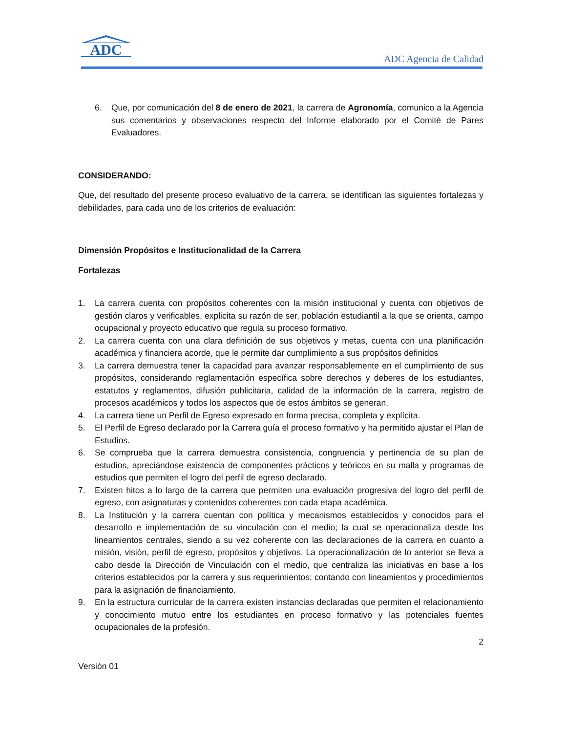ADC
ADC Agencia de Calidad
6. Que, por comunicación del 8 de enero de 2021, la carrera de Agronomía, comunico a la Agencia sus comentarios y observaciones respecto del Informe elaborado por el Comité de Pares Evaluadores.
CONSIDERANDO:
Que, del resultado del presente proceso evaluativo de la carrera, se identifican las siguientes fortalezas y debilidades, para cada uno de los criterios de evaluación:
Dimensión Propósitos e Institucionalidad de la Carrera
Fortalezas
1. La carrera cuenta con propósitos coherentes con la misión institucional y cuenta con objetivos de gestión claros y verificables, explicita su razón de ser, población estudiantil a la que se orienta, campo ocupacional y proyecto educativo que regula su proceso formativo.
2. La carrera cuenta con una clara definición de sus objetivos y metas, cuenta con una planificación académica y financiera acorde, que le permite dar cumplimiento a sus propósitos definidos
3. La carrera demuestra tener la capacidad para avanzar responsablemente en el cumplimiento de sus propósitos, considerando reglamentación específica sobre derechos y deberes de los estudiantes, estatutos y reglamentos, difusión publicitaria, calidad de la información de la carrera, registro de procesos académicos y todos los aspectos que de estos ámbitos se generan.
4. La carrera tiene un Perfil de Egreso expresado en forma precisa, completa y explícita.
5. El Perfil de Egreso declarado por la Carrera guía el proceso formativo y ha permitido ajustar el Plan de Estudios.
6. Se comprueba que la carrera demuestra consistencia, congruencia y pertinencia de su plan de estudios, apreciándose existencia de componentes prácticos y teóricos en su malla y programas de estudios que permiten el logro del perfil de egreso declarado.
7. Existen hitos a lo largo de la carrera que permiten una evaluación progresiva del logro del perfil de egreso, con asignaturas y contenidos coherentes con cada etapa académica.
8. La Institución y la carrera cuentan con política y mecanismos establecidos y conocidos para el desarrollo e implementación de su vinculación con el medio; la cual se operacionaliza desde los lineamientos centrales, siendo a su vez coherente con las declaraciones de la carrera en cuanto a misión, visión, perfil de egreso, propósitos y objetivos. La operacionalización de lo anterior se lleva a cabo desde la Dirección de Vinculación con el medio, que centraliza las iniciativas en base a los criterios establecidos por la carrera y sus requerimientos; contando con lineamientos y procedimientos para la asignación de financiamiento.
9. En la estructura curricular de la carrera existen instancias declaradas que permiten el relacionamiento y conocimiento mutuo entre los estudiantes en proceso formativo y las potenciales fuentes ocupacionales de la profesión.
2
Versión 01